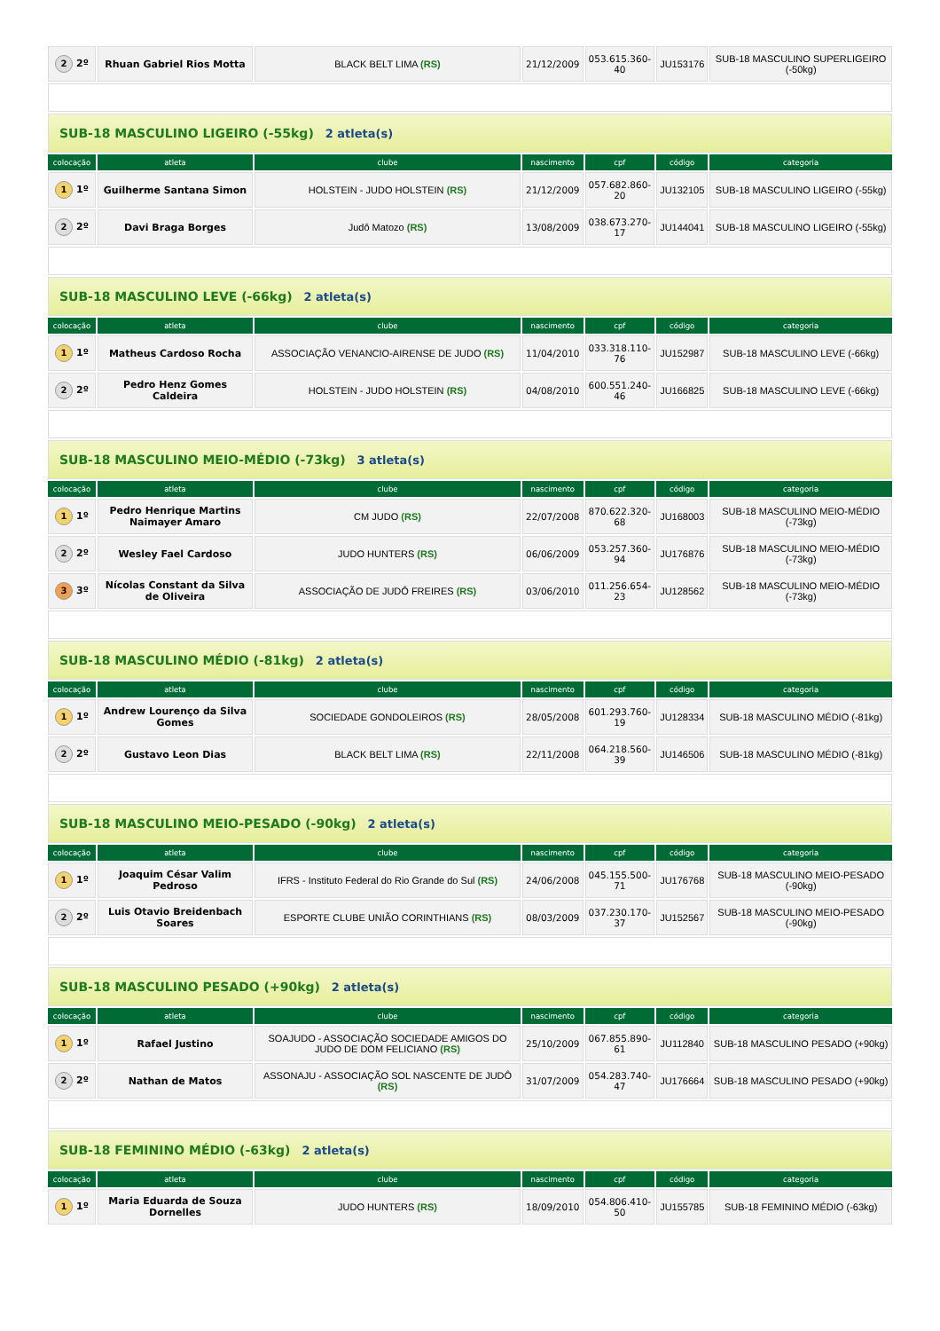| 2 2º | Rhuan Gabriel Rios Motta | BLACK BELT LIMA (RS) | 21/12/2009 | 053.615.360-40 | JU153176 | SUB-18 MASCULINO SUPERLIGEIRO (-50kg) |
| SUB-18 MASCULINO LIGEIRO (-55kg) 2 atleta(s) | | | | | | |
| colocação | atleta | clube | nascimento | cpf | código | categoria |
| 1 1º | Guilherme Santana Simon | HOLSTEIN - JUDO HOLSTEIN (RS) | 21/12/2009 | 057.682.860-20 | JU132105 | SUB-18 MASCULINO LIGEIRO (-55kg) |
| 2 2º | Davi Braga Borges | Judô Matozo (RS) | 13/08/2009 | 038.673.270-17 | JU144041 | SUB-18 MASCULINO LIGEIRO (-55kg) |
| SUB-18 MASCULINO LEVE (-66kg) 2 atleta(s) | | | | | | |
| colocação | atleta | clube | nascimento | cpf | código | categoria |
| 1 1º | Matheus Cardoso Rocha | ASSOCIAÇÃO VENANCIO-AIRENSE DE JUDO (RS) | 11/04/2010 | 033.318.110-76 | JU152987 | SUB-18 MASCULINO LEVE (-66kg) |
| 2 2º | Pedro Henz Gomes Caldeira | HOLSTEIN - JUDO HOLSTEIN (RS) | 04/08/2010 | 600.551.240-46 | JU166825 | SUB-18 MASCULINO LEVE (-66kg) |
| SUB-18 MASCULINO MEIO-MÉDIO (-73kg) 3 atleta(s) | | | | | | |
| colocação | atleta | clube | nascimento | cpf | código | categoria |
| 1 1º | Pedro Henrique Martins Naimayer Amaro | CM JUDO (RS) | 22/07/2008 | 870.622.320-68 | JU168003 | SUB-18 MASCULINO MEIO-MÉDIO (-73kg) |
| 2 2º | Wesley Fael Cardoso | JUDO HUNTERS (RS) | 06/06/2009 | 053.257.360-94 | JU176876 | SUB-18 MASCULINO MEIO-MÉDIO (-73kg) |
| 3 3º | Nícolas Constant da Silva de Oliveira | ASSOCIAÇÃO DE JUDÔ FREIRES (RS) | 03/06/2010 | 011.256.654-23 | JU128562 | SUB-18 MASCULINO MEIO-MÉDIO (-73kg) |
| SUB-18 MASCULINO MÉDIO (-81kg) 2 atleta(s) | | | | | | |
| colocação | atleta | clube | nascimento | cpf | código | categoria |
| 1 1º | Andrew Lourenço da Silva Gomes | SOCIEDADE GONDOLEIROS (RS) | 28/05/2008 | 601.293.760-19 | JU128334 | SUB-18 MASCULINO MÉDIO (-81kg) |
| 2 2º | Gustavo Leon Dias | BLACK BELT LIMA (RS) | 22/11/2008 | 064.218.560-39 | JU146506 | SUB-18 MASCULINO MÉDIO (-81kg) |
| SUB-18 MASCULINO MEIO-PESADO (-90kg) 2 atleta(s) | | | | | | |
| colocação | atleta | clube | nascimento | cpf | código | categoria |
| 1 1º | Joaquim César Valim Pedroso | IFRS - Instituto Federal do Rio Grande do Sul (RS) | 24/06/2008 | 045.155.500-71 | JU176768 | SUB-18 MASCULINO MEIO-PESADO (-90kg) |
| 2 2º | Luis Otavio Breidenbach Soares | ESPORTE CLUBE UNIÃO CORINTHIANS (RS) | 08/03/2009 | 037.230.170-37 | JU152567 | SUB-18 MASCULINO MEIO-PESADO (-90kg) |
| SUB-18 MASCULINO PESADO (+90kg) 2 atleta(s) | | | | | | |
| colocação | atleta | clube | nascimento | cpf | código | categoria |
| 1 1º | Rafael Justino | SOAJUDO - ASSOCIAÇÃO SOCIEDADE AMIGOS DO JUDO DE DOM FELICIANO (RS) | 25/10/2009 | 067.855.890-61 | JU112840 | SUB-18 MASCULINO PESADO (+90kg) |
| 2 2º | Nathan de Matos | ASSONAJU - ASSOCIAÇÃO SOL NASCENTE DE JUDÔ (RS) | 31/07/2009 | 054.283.740-47 | JU176664 | SUB-18 MASCULINO PESADO (+90kg) |
| SUB-18 FEMININO MÉDIO (-63kg) 2 atleta(s) | | | | | | |
| colocação | atleta | clube | nascimento | cpf | código | categoria |
| 1 1º | Maria Eduarda de Souza Dornelles | JUDO HUNTERS (RS) | 18/09/2010 | 054.806.410-50 | JU155785 | SUB-18 FEMININO MÉDIO (-63kg) |